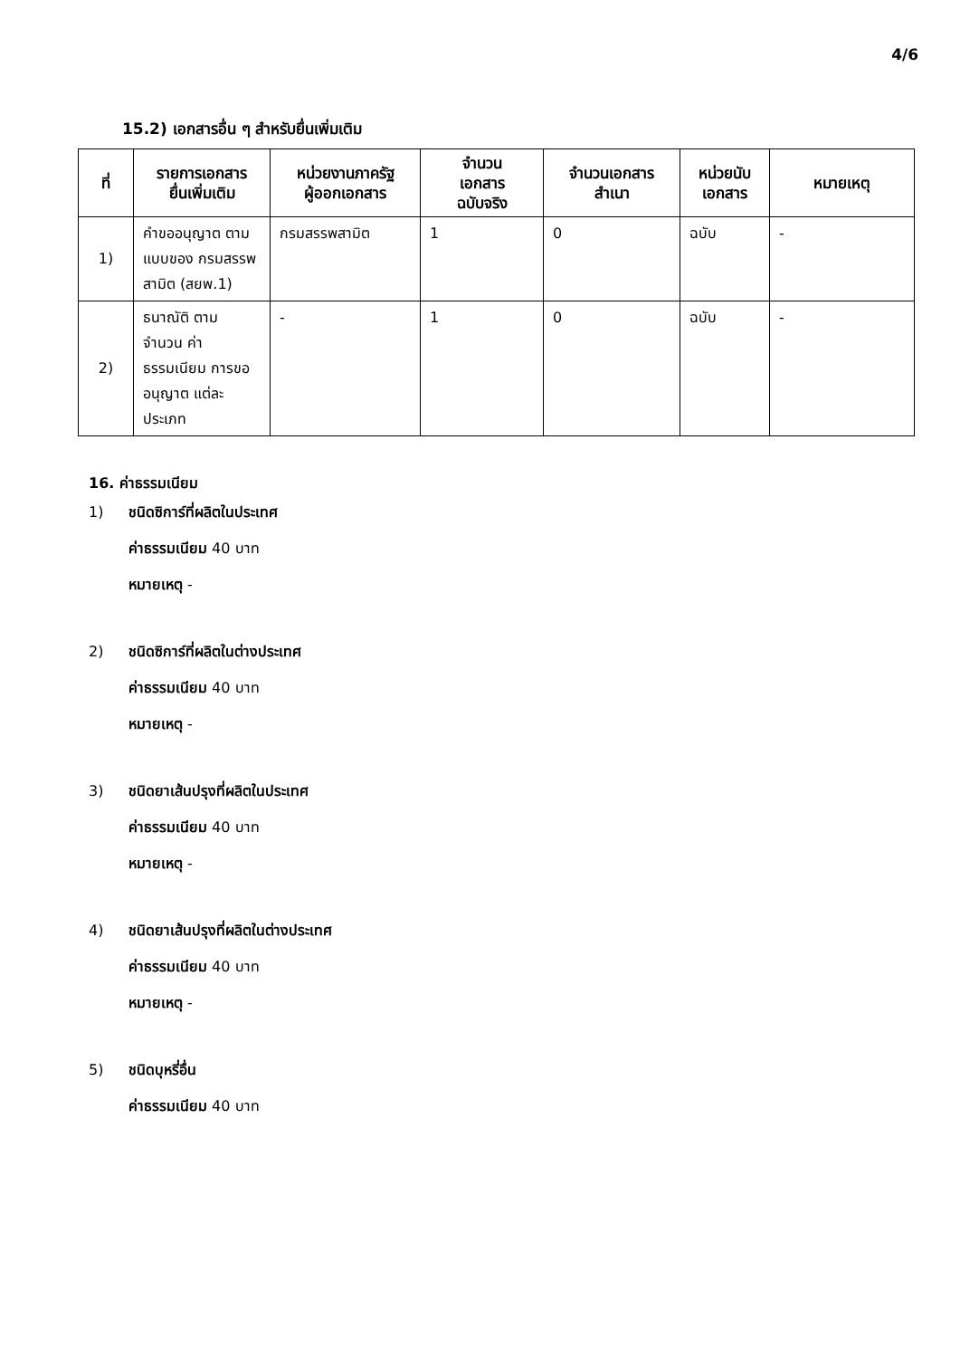4/6
15.2) เอกสารอื่น ๆ สำหรับยื่นเพิ่มเติม
| ที่ | รายการเอกสาร ยื่นเพิ่มเติม | หน่วยงานภาครัฐ ผู้ออกเอกสาร | จำนวน เอกสาร ฉบับจริง | จำนวนเอกสาร สำเนา | หน่วยนับ เอกสาร | หมายเหตุ |
| --- | --- | --- | --- | --- | --- | --- |
| 1) | คำขออนุญาต ตามแบบของ กรมสรรพสามิต (สยพ.1) | กรมสรรพสามิต | 1 | 0 | ฉบับ | - |
| 2) | ธนาณัติ ตาม จำนวน ค่าธรรมเนียม การขออนุญาต แต่ละประเภท | - | 1 | 0 | ฉบับ | - |
16. ค่าธรรมเนียม
1) ชนิดซิการ์ที่ผลิตในประเทศ
ค่าธรรมเนียม 40 บาท
หมายเหตุ -
2) ชนิดซิการ์ที่ผลิตในต่างประเทศ
ค่าธรรมเนียม 40 บาท
หมายเหตุ -
3) ชนิดยาเส้นปรุงที่ผลิตในประเทศ
ค่าธรรมเนียม 40 บาท
หมายเหตุ -
4) ชนิดยาเส้นปรุงที่ผลิตในต่างประเทศ
ค่าธรรมเนียม 40 บาท
หมายเหตุ -
5) ชนิดบุหรี่อื่น
ค่าธรรมเนียม 40 บาท